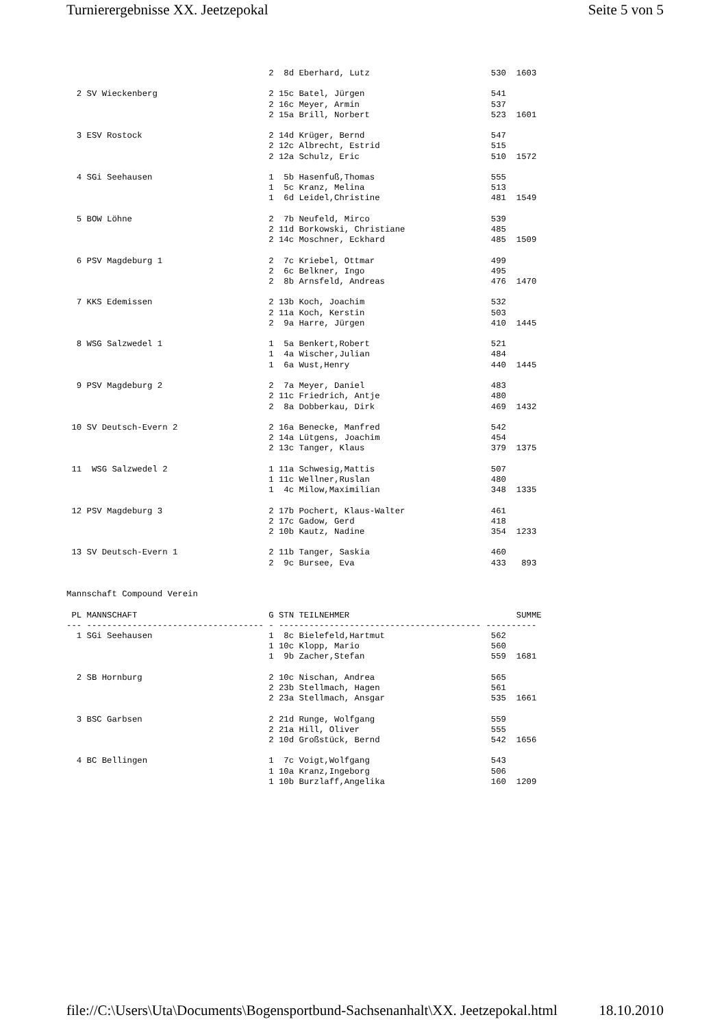Turnierergebnisse XX. Jeetzepokal Seite 5 von 5
                                        2  8d Eberhard, Lutz                        530  1603

  2 SV Wieckenberg                      2 15c Batel, Jürgen                         541
                                        2 16c Meyer, Armin                          537
                                        2 15a Brill, Norbert                        523  1601

  3 ESV Rostock                         2 14d Krüger, Bernd                         547
                                        2 12c Albrecht, Estrid                      515
                                        2 12a Schulz, Eric                          510  1572

  4 SGi Seehausen                       1  5b Hasenfuß,Thomas                       555
                                        1  5c Kranz, Melina                         513
                                        1  6d Leidel,Christine                      481  1549

  5 BOW Löhne                           2  7b Neufeld, Mirco                        539
                                        2 11d Borkowski, Christiane                 485
                                        2 14c Moschner, Eckhard                     485  1509

  6 PSV Magdeburg 1                     2  7c Kriebel, Ottmar                       499
                                        2  6c Belkner, Ingo                         495
                                        2  8b Arnsfeld, Andreas                     476  1470

  7 KKS Edemissen                       2 13b Koch, Joachim                         532
                                        2 11a Koch, Kerstin                         503
                                        2  9a Harre, Jürgen                         410  1445

  8 WSG Salzwedel 1                     1  5a Benkert,Robert                        521
                                        1  4a Wischer,Julian                        484
                                        1  6a Wust,Henry                            440  1445

  9 PSV Magdeburg 2                     2  7a Meyer, Daniel                         483
                                        2 11c Friedrich, Antje                      480
                                        2  8a Dobberkau, Dirk                       469  1432

 10 SV Deutsch-Evern 2                  2 16a Benecke, Manfred                      542
                                        2 14a Lütgens, Joachim                      454
                                        2 13c Tanger, Klaus                         379  1375

 11  WSG Salzwedel 2                    1 11a Schwesig,Mattis                       507
                                        1 11c Wellner,Ruslan                        480
                                        1  4c Milow,Maximilian                      348  1335

 12 PSV Magdeburg 3                     2 17b Pochert, Klaus-Walter                 461
                                        2 17c Gadow, Gerd                           418
                                        2 10b Kautz, Nadine                         354  1233

 13 SV Deutsch-Evern 1                  2 11b Tanger, Saskia                        460
                                        2  9c Bursee, Eva                           433   893


Mannschaft Compound Verein

 PL MANNSCHAFT                          G STN TEILNEHMER                                 SUMME
--- ----------------------------------- - ---------------------------------------- ----------
  1 SGi Seehausen                       1  8c Bielefeld,Hartmut                     562
                                        1 10c Klopp, Mario                          560
                                        1  9b Zacher,Stefan                         559  1681

  2 SB Hornburg                         2 10c Nischan, Andrea                       565
                                        2 23b Stellmach, Hagen                      561
                                        2 23a Stellmach, Ansgar                     535  1661

  3 BSC Garbsen                         2 21d Runge, Wolfgang                       559
                                        2 21a Hill, Oliver                          555
                                        2 10d Großstück, Bernd                      542  1656

  4 BC Bellingen                        1  7c Voigt,Wolfgang                        543
                                        1 10a Kranz,Ingeborg                        506
                                        1 10b Burzlaff,Angelika                     160  1209
file://C:\Users\Uta\Documents\Bogensportbund-Sachsenanhalt\XX. Jeetzepokal.html 18.10.2010